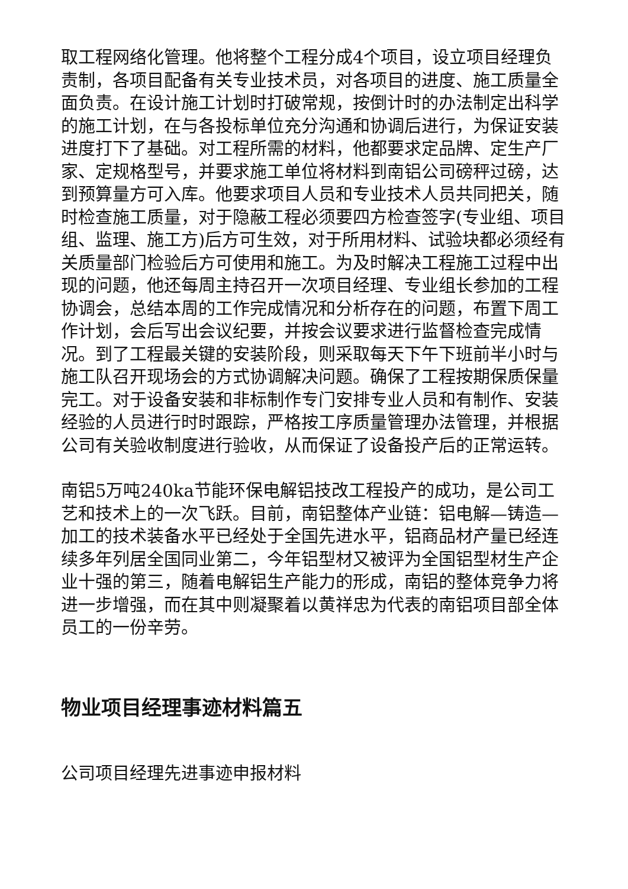取工程网络化管理。他将整个工程分成4个项目，设立项目经理负责制，各项目配备有关专业技术员，对各项目的进度、施工质量全面负责。在设计施工计划时打破常规，按倒计时的办法制定出科学的施工计划，在与各投标单位充分沟通和协调后进行，为保证安装进度打下了基础。对工程所需的材料，他都要求定品牌、定生产厂家、定规格型号，并要求施工单位将材料到南铝公司磅秤过磅，达到预算量方可入库。他要求项目人员和专业技术人员共同把关，随时检查施工质量，对于隐蔽工程必须要四方检查签字(专业组、项目组、监理、施工方)后方可生效，对于所用材料、试验块都必须经有关质量部门检验后方可使用和施工。为及时解决工程施工过程中出现的问题，他还每周主持召开一次项目经理、专业组长参加的工程协调会，总结本周的工作完成情况和分析存在的问题，布置下周工作计划，会后写出会议纪要，并按会议要求进行监督检查完成情况。到了工程最关键的安装阶段，则采取每天下午下班前半小时与施工队召开现场会的方式协调解决问题。确保了工程按期保质保量完工。对于设备安装和非标制作专门安排专业人员和有制作、安装经验的人员进行时时跟踪，严格按工序质量管理办法管理，并根据公司有关验收制度进行验收，从而保证了设备投产后的正常运转。
南铝5万吨240ka节能环保电解铝技改工程投产的成功，是公司工艺和技术上的一次飞跃。目前，南铝整体产业链：铝电解—铸造—加工的技术装备水平已经处于全国先进水平，铝商品材产量已经连续多年列居全国同业第二，今年铝型材又被评为全国铝型材生产企业十强的第三，随着电解铝生产能力的形成，南铝的整体竞争力将进一步增强，而在其中则凝聚着以黄祥忠为代表的南铝项目部全体员工的一份辛劳。
物业项目经理事迹材料篇五
公司项目经理先进事迹申报材料